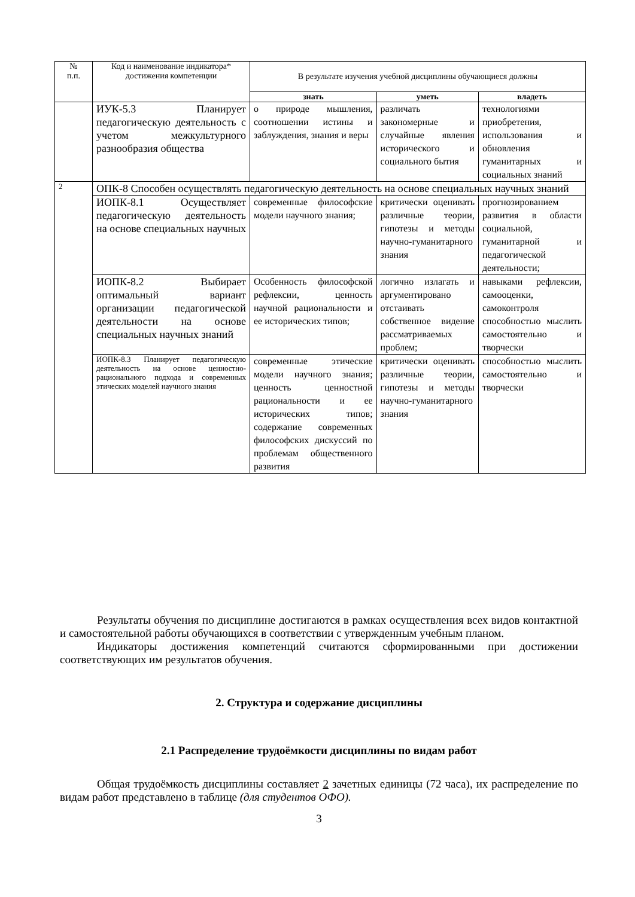| № п.п. | Код и наименование индикатора* достижения компетенции | В результате изучения учебной дисциплины обучающиеся должны | | |
| --- | --- | --- | --- | --- |
| | | знать | уметь | владеть |
| | ИУК-5.3 Планирует педагогическую деятельность с учетом межкультурного разнообразия общества | о природе мышления, соотношении истины и заблуждения, знания и веры | различать закономерные и случайные явления исторического и социального бытия | технологиями приобретения, использования и обновления гуманитарных и социальных знаний |
| 2 | ОПК-8 Способен осуществлять педагогическую деятельность на основе специальных научных знаний | | | |
| | ИОПК-8.1 Осуществляет педагогическую деятельность на основе специальных научных | современные философские модели научного знания; | критически оценивать различные теории, гипотезы и методы научно-гуманитарного знания | прогнозированием развития в области социальной, гуманитарной и педагогической деятельности; |
| | ИОПК-8.2 Выбирает оптимальный вариант организации педагогической деятельности на основе специальных научных знаний | Особенность философской рефлексии, ценность научной рациональности и ее исторических типов; | логично излагать и аргументировано отстаивать собственное видение рассматриваемых проблем; | навыками рефлексии, самооценки, самоконтроля способностью мыслить самостоятельно и творчески |
| | ИОПК-8.3 Планирует педагогическую деятельность на основе ценностно-рационального подхода и современных этических моделей научного знания | современные этические модели научного знания; ценность ценностной рациональности и ее исторических типов; содержание современных философских дискуссий по проблемам общественного развития | критически оценивать различные теории, гипотезы и методы научно-гуманитарного знания | способностью мыслить самостоятельно и творчески |
Результаты обучения по дисциплине достигаются в рамках осуществления всех видов контактной и самостоятельной работы обучающихся в соответствии с утвержденным учебным планом.
Индикаторы достижения компетенций считаются сформированными при достижении соответствующих им результатов обучения.
2. Структура и содержание дисциплины
2.1 Распределение трудоёмкости дисциплины по видам работ
Общая трудоёмкость дисциплины составляет 2 зачетных единицы (72 часа), их распределение по видам работ представлено в таблице (для студентов ОФО).
3